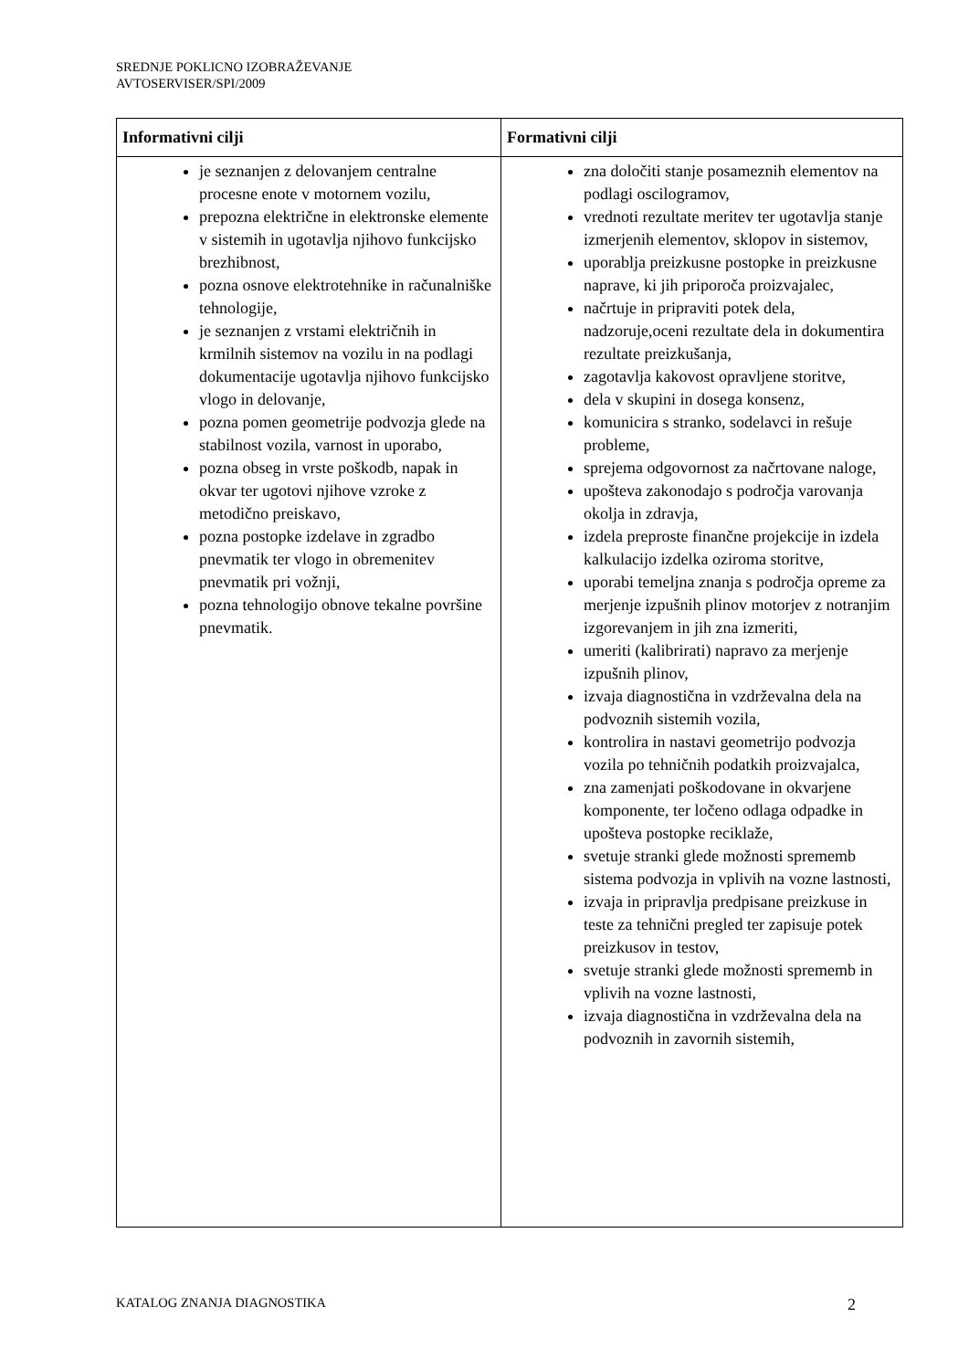SREDNJE POKLICNO IZOBRAŽEVANJE
AVTOSERVISER/SPI/2009
| Informativni cilji | Formativni cilji |
| --- | --- |
| je seznanjen z delovanjem centralne procesne enote v motornem vozilu, prepozna električne in elektronske elemente v sistemih in ugotavlja njihovo funkcijsko brezhibnost, pozna osnove elektrotehnike in računalniške tehnologije, je seznanjen z vrstami električnih in krmilnih sistemov na vozilu in na podlagi dokumentacije ugotavlja njihovo funkcijsko vlogo in delovanje, pozna pomen geometrije podvozja glede na stabilnost vozila, varnost in uporabo, pozna obseg in vrste poškodb, napak in okvar ter ugotovi njihove vzroke z metodično preiskavo, pozna postopke izdelave in zgradbo pnevmatik ter vlogo in obremenitev pnevmatik pri vožnji, pozna tehnologijo obnove tekalne površine pnevmatik. | zna določiti stanje posameznih elementov na podlagi oscilogramov, vrednoti rezultate meritev ter ugotavlja stanje izmerjenih elementov, sklopov in sistemov, uporablja preizkusne postopke in preizkusne naprave, ki jih priporoča proizvajalec, načrtuje in pripraviti potek dela, nadzoruje,oceni rezultate dela in dokumentira rezultate preizkušanja, zagotavlja kakovost opravljene storitve, dela v skupini in dosega konsenz, komunicira s stranko, sodelavci in rešuje probleme, sprejema odgovornost za načrtovane naloge, upošteva zakonodajo s področja varovanja okolja in zdravja, izdela preproste finančne projekcije in izdela kalkulacijo izdelka oziroma storitve, uporabi temeljna znanja s področja opreme za merjenje izpušnih plinov motorjev z notranjim izgorevanjem in jih zna izmeriti, umeriti (kalibrirati) napravo za merjenje izpušnih plinov, izvaja diagnostična in vzdrževalna dela na podvoznih sistemih vozila, kontrolira in nastavi geometrijo podvozja vozila po tehničnih podatkih proizvajalca, zna zamenjati poškodovane in okvarjene komponente, ter ločeno odlaga odpadke in upošteva postopke reciklaže, svetuje stranki glede možnosti sprememb sistema podvozja in vplivih na vozne lastnosti, izvaja in pripravlja predpisane preizkuse in teste za tehnični pregled ter zapisuje potek preizkusov in testov, svetuje stranki glede možnosti sprememb in vplivih na vozne lastnosti, izvaja diagnostična in vzdrževalna dela na podvoznih in zavornih sistemih, |
KATALOG ZNANJA DIAGNOSTIKA 2